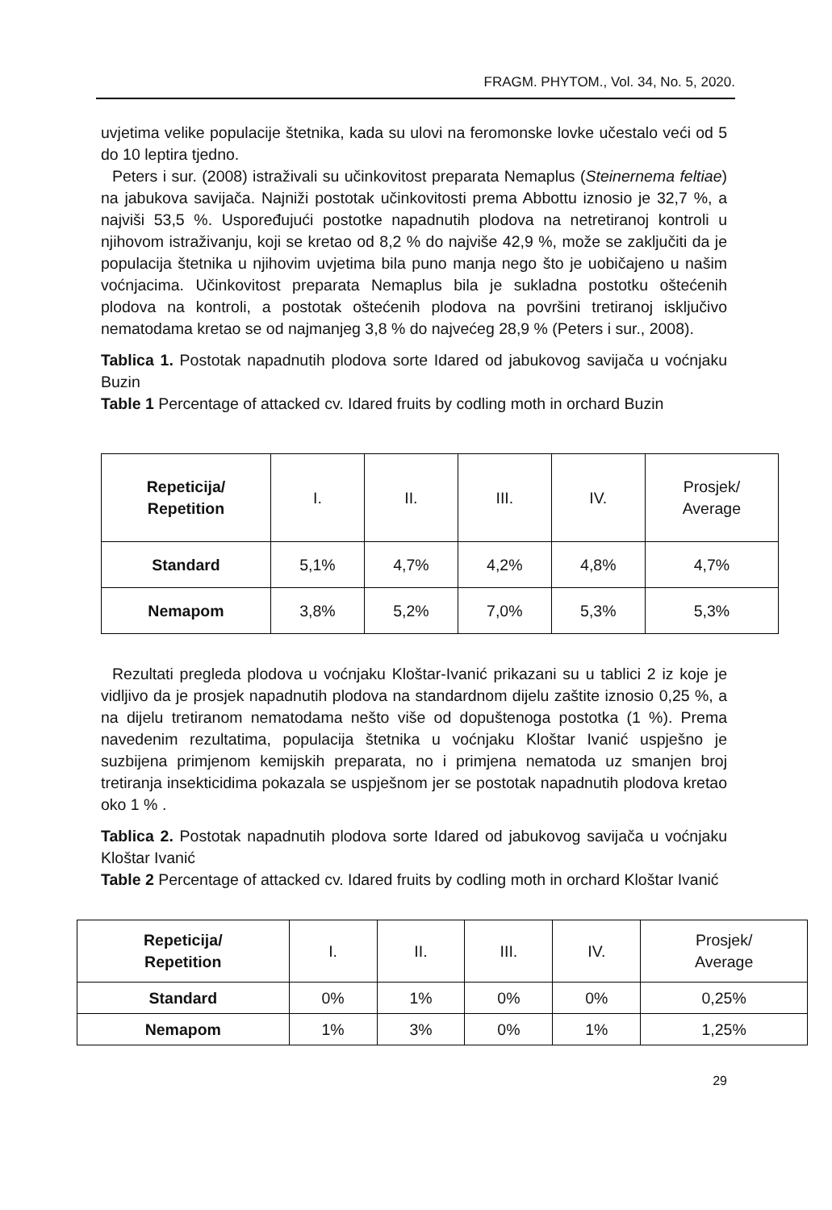FRAGM. PHYTOM., Vol. 34, No. 5, 2020.
uvjetima velike populacije štetnika, kada su ulovi na feromonske lovke učestalo veći od 5 do 10 leptira tjedno.
Peters i sur. (2008) istraživali su učinkovitost preparata Nemaplus (Steinernema feltiae) na jabukova savijača. Najniži postotak učinkovitosti prema Abbottu iznosio je 32,7 %, a najviši 53,5 %. Uspoređujući postotke napadnutih plodova na netretiranoj kontroli u njihovom istraživanju, koji se kretao od 8,2 % do najviše 42,9 %, može se zaključiti da je populacija štetnika u njihovim uvjetima bila puno manja nego što je uobičajeno u našim voćnjacima. Učinkovitost preparata Nemaplus bila je sukladna postotku oštećenih plodova na kontroli, a postotak oštećenih plodova na površini tretiranoj isključivo nematodama kretao se od najmanjeg 3,8 % do najvećeg 28,9 % (Peters i sur., 2008).
Tablica 1. Postotak napadnutih plodova sorte Idared od jabukovog savijača u voćnjaku Buzin
Table 1 Percentage of attacked cv. Idared fruits by codling moth in orchard Buzin
| Repeticija/ Repetition | I. | II. | III. | IV. | Prosjek/ Average |
| Standard | 5,1% | 4,7% | 4,2% | 4,8% | 4,7% |
| Nemapom | 3,8% | 5,2% | 7,0% | 5,3% | 5,3% |
Rezultati pregleda plodova u voćnjaku Kloštar-Ivanić prikazani su u tablici 2 iz koje je vidljivo da je prosjek napadnutih plodova na standardnom dijelu zaštite iznosio 0,25 %, a na dijelu tretiranom nematodama nešto više od dopuštenoga postotka (1 %). Prema navedenim rezultatima, populacija štetnika u voćnjaku Kloštar Ivanić uspješno je suzbijena primjenom kemijskih preparata, no i primjena nematoda uz smanjen broj tretiranja insekticidima pokazala se uspješnom jer se postotak napadnutih plodova kretao oko 1 % .
Tablica 2. Postotak napadnutih plodova sorte Idared od jabukovog savijača u voćnjaku Kloštar Ivanić
Table 2 Percentage of attacked cv. Idared fruits by codling moth in orchard Kloštar Ivanić
| Repeticija/ Repetition | I. | II. | III. | IV. | Prosjek/ Average |
| Standard | 0% | 1% | 0% | 0% | 0,25% |
| Nemapom | 1% | 3% | 0% | 1% | 1,25% |
29